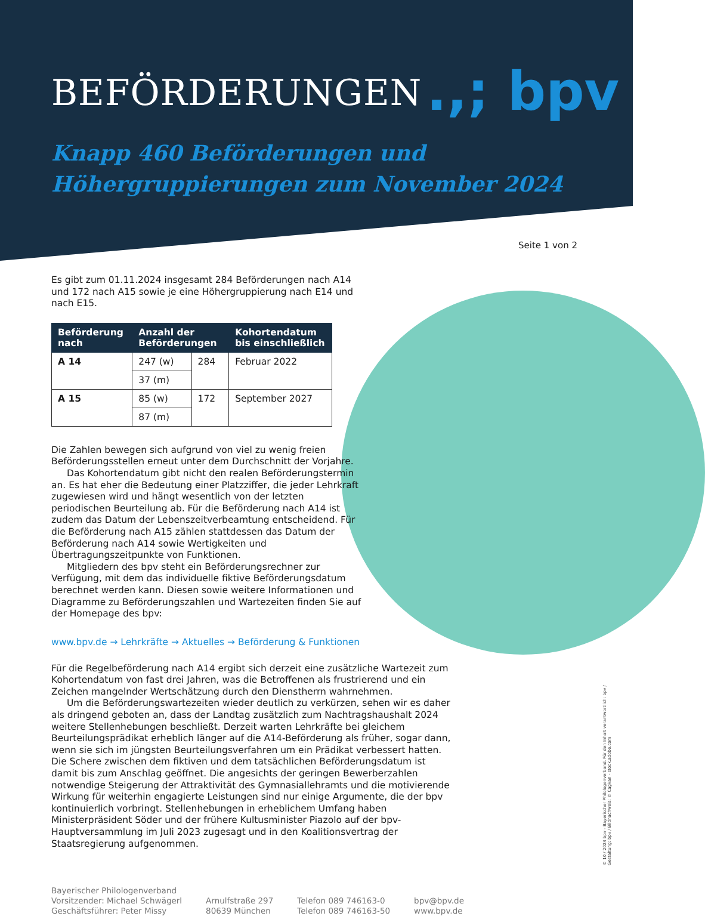.,; bpv
BEFÖRDERUNGEN
Knapp 460 Beförderungen und
Höhergruppierungen zum November 2024
Seite 1 von 2
Es gibt zum 01.11.2024 insgesamt 284 Beförderungen nach A14 und 172 nach A15 sowie je eine Höhergruppierung nach E14 und nach E15.
| Beförderung nach | Anzahl der Beförderungen | | Kohortendatum bis einschließlich |
| --- | --- | --- | --- |
| A 14 | 247 (w) | 284 | Februar 2022 |
| | 37 (m) | | |
| A 15 | 85 (w) | 172 | September 2027 |
| | 87 (m) | | |
Die Zahlen bewegen sich aufgrund von viel zu wenig freien Beförderungsstellen erneut unter dem Durchschnitt der Vorjahre.
Das Kohortendatum gibt nicht den realen Beförderungstermin an. Es hat eher die Bedeutung einer Platzziffer, die jeder Lehrkraft zugewiesen wird und hängt wesentlich von der letzten periodischen Beurteilung ab. Für die Beförderung nach A14 ist zudem das Datum der Lebenszeitverbeamtung entscheidend. Für die Beförderung nach A15 zählen stattdessen das Datum der Beförderung nach A14 sowie Wertigkeiten und Übertragungszeitpunkte von Funktionen.
Mitgliedern des bpv steht ein Beförderungsrechner zur Verfügung, mit dem das individuelle fiktive Beförderungsdatum berechnet werden kann. Diesen sowie weitere Informationen und Diagramme zu Beförderungszahlen und Wartezeiten finden Sie auf der Homepage des bpv:
www.bpv.de → Lehrkräfte → Aktuelles → Beförderung & Funktionen
Für die Regelbeförderung nach A14 ergibt sich derzeit eine zusätzliche Wartezeit zum Kohortendatum von fast drei Jahren, was die Betroffenen als frustrierend und ein Zeichen mangelnder Wertschätzung durch den Dienstherrn wahrnehmen.
Um die Beförderungswartezeiten wieder deutlich zu verkürzen, sehen wir es daher als dringend geboten an, dass der Landtag zusätzlich zum Nachtragshaushalt 2024 weitere Stellenhebungen beschließt. Derzeit warten Lehrkräfte bei gleichem Beurteilungsprädikat erheblich länger auf die A14-Beförderung als früher, sogar dann, wenn sie sich im jüngsten Beurteilungsverfahren um ein Prädikat verbessert hatten. Die Schere zwischen dem fiktiven und dem tatsächlichen Beförderungsdatum ist damit bis zum Anschlag geöffnet. Die angesichts der geringen Bewerberzahlen notwendige Steigerung der Attraktivität des Gymnasiallehramts und die motivierende Wirkung für weiterhin engagierte Leistungen sind nur einige Argumente, die der bpv kontinuierlich vorbringt. Stellenhebungen in erheblichem Umfang haben Ministerpräsident Söder und der frühere Kultusminister Piazolo auf der bpv-Hauptversammlung im Juli 2023 zugesagt und in den Koalitionsvertrag der Staatsregierung aufgenommen.
Bayerischer Philologenverband
Vorsitzender: Michael Schwägerl
Geschäftsführer: Peter Missy
Arnulfstraße 297
80639 München
Telefon 089 746163-0
Telefon 089 746163-50
bpv@bpv.de
www.bpv.de
© 10 / 2024 bpv - Bayerischer Philologenverband. Für den Inhalt verantwortlich: bpv /
Gestaltung: bpv / Bildnachweis: © Cagkan - stock.adobe.com